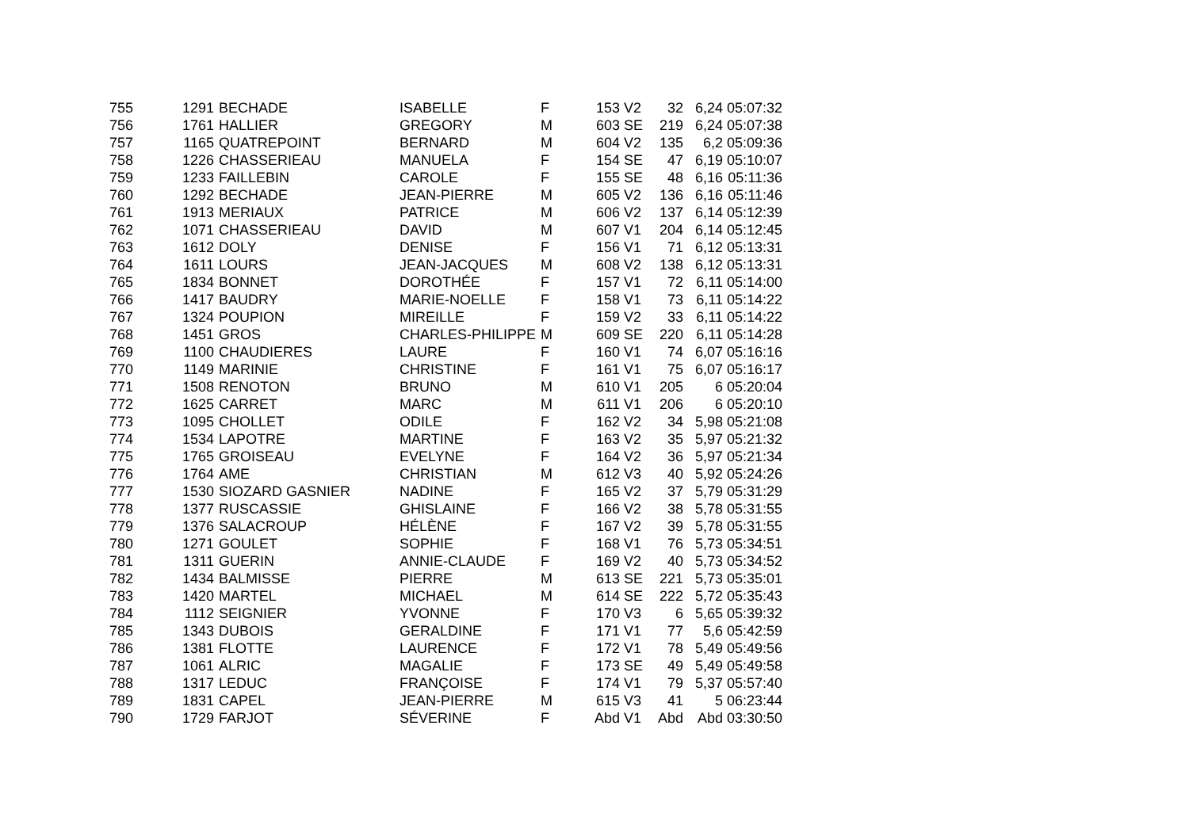| 755 | 1291 | BECHADE | ISABELLE | F | 153 | V2 | 32 | 6,24 | 05:07:32 |
| 756 | 1761 | HALLIER | GREGORY | M | 603 | SE | 219 | 6,24 | 05:07:38 |
| 757 | 1165 | QUATREPOINT | BERNARD | M | 604 | V2 | 135 | 6,2 | 05:09:36 |
| 758 | 1226 | CHASSERIEAU | MANUELA | F | 154 | SE | 47 | 6,19 | 05:10:07 |
| 759 | 1233 | FAILLEBIN | CAROLE | F | 155 | SE | 48 | 6,16 | 05:11:36 |
| 760 | 1292 | BECHADE | JEAN-PIERRE | M | 605 | V2 | 136 | 6,16 | 05:11:46 |
| 761 | 1913 | MERIAUX | PATRICE | M | 606 | V2 | 137 | 6,14 | 05:12:39 |
| 762 | 1071 | CHASSERIEAU | DAVID | M | 607 | V1 | 204 | 6,14 | 05:12:45 |
| 763 | 1612 | DOLY | DENISE | F | 156 | V1 | 71 | 6,12 | 05:13:31 |
| 764 | 1611 | LOURS | JEAN-JACQUES | M | 608 | V2 | 138 | 6,12 | 05:13:31 |
| 765 | 1834 | BONNET | DOROTHÉE | F | 157 | V1 | 72 | 6,11 | 05:14:00 |
| 766 | 1417 | BAUDRY | MARIE-NOELLE | F | 158 | V1 | 73 | 6,11 | 05:14:22 |
| 767 | 1324 | POUPION | MIREILLE | F | 159 | V2 | 33 | 6,11 | 05:14:22 |
| 768 | 1451 | GROS | CHARLES-PHILIPPE | M | 609 | SE | 220 | 6,11 | 05:14:28 |
| 769 | 1100 | CHAUDIERES | LAURE | F | 160 | V1 | 74 | 6,07 | 05:16:16 |
| 770 | 1149 | MARINIE | CHRISTINE | F | 161 | V1 | 75 | 6,07 | 05:16:17 |
| 771 | 1508 | RENOTON | BRUNO | M | 610 | V1 | 205 | 6 | 05:20:04 |
| 772 | 1625 | CARRET | MARC | M | 611 | V1 | 206 | 6 | 05:20:10 |
| 773 | 1095 | CHOLLET | ODILE | F | 162 | V2 | 34 | 5,98 | 05:21:08 |
| 774 | 1534 | LAPOTRE | MARTINE | F | 163 | V2 | 35 | 5,97 | 05:21:32 |
| 775 | 1765 | GROISEAU | EVELYNE | F | 164 | V2 | 36 | 5,97 | 05:21:34 |
| 776 | 1764 | AME | CHRISTIAN | M | 612 | V3 | 40 | 5,92 | 05:24:26 |
| 777 | 1530 | SIOZARD GASNIER | NADINE | F | 165 | V2 | 37 | 5,79 | 05:31:29 |
| 778 | 1377 | RUSCASSIE | GHISLAINE | F | 166 | V2 | 38 | 5,78 | 05:31:55 |
| 779 | 1376 | SALACROUP | HÉLÈNE | F | 167 | V2 | 39 | 5,78 | 05:31:55 |
| 780 | 1271 | GOULET | SOPHIE | F | 168 | V1 | 76 | 5,73 | 05:34:51 |
| 781 | 1311 | GUERIN | ANNIE-CLAUDE | F | 169 | V2 | 40 | 5,73 | 05:34:52 |
| 782 | 1434 | BALMISSE | PIERRE | M | 613 | SE | 221 | 5,73 | 05:35:01 |
| 783 | 1420 | MARTEL | MICHAEL | M | 614 | SE | 222 | 5,72 | 05:35:43 |
| 784 | 1112 | SEIGNIER | YVONNE | F | 170 | V3 | 6 | 5,65 | 05:39:32 |
| 785 | 1343 | DUBOIS | GERALDINE | F | 171 | V1 | 77 | 5,6 | 05:42:59 |
| 786 | 1381 | FLOTTE | LAURENCE | F | 172 | V1 | 78 | 5,49 | 05:49:56 |
| 787 | 1061 | ALRIC | MAGALIE | F | 173 | SE | 49 | 5,49 | 05:49:58 |
| 788 | 1317 | LEDUC | FRANÇOISE | F | 174 | V1 | 79 | 5,37 | 05:57:40 |
| 789 | 1831 | CAPEL | JEAN-PIERRE | M | 615 | V3 | 41 | 5 | 06:23:44 |
| 790 | 1729 | FARJOT | SÉVERINE | F | Abd | V1 | Abd | Abd | 03:30:50 |